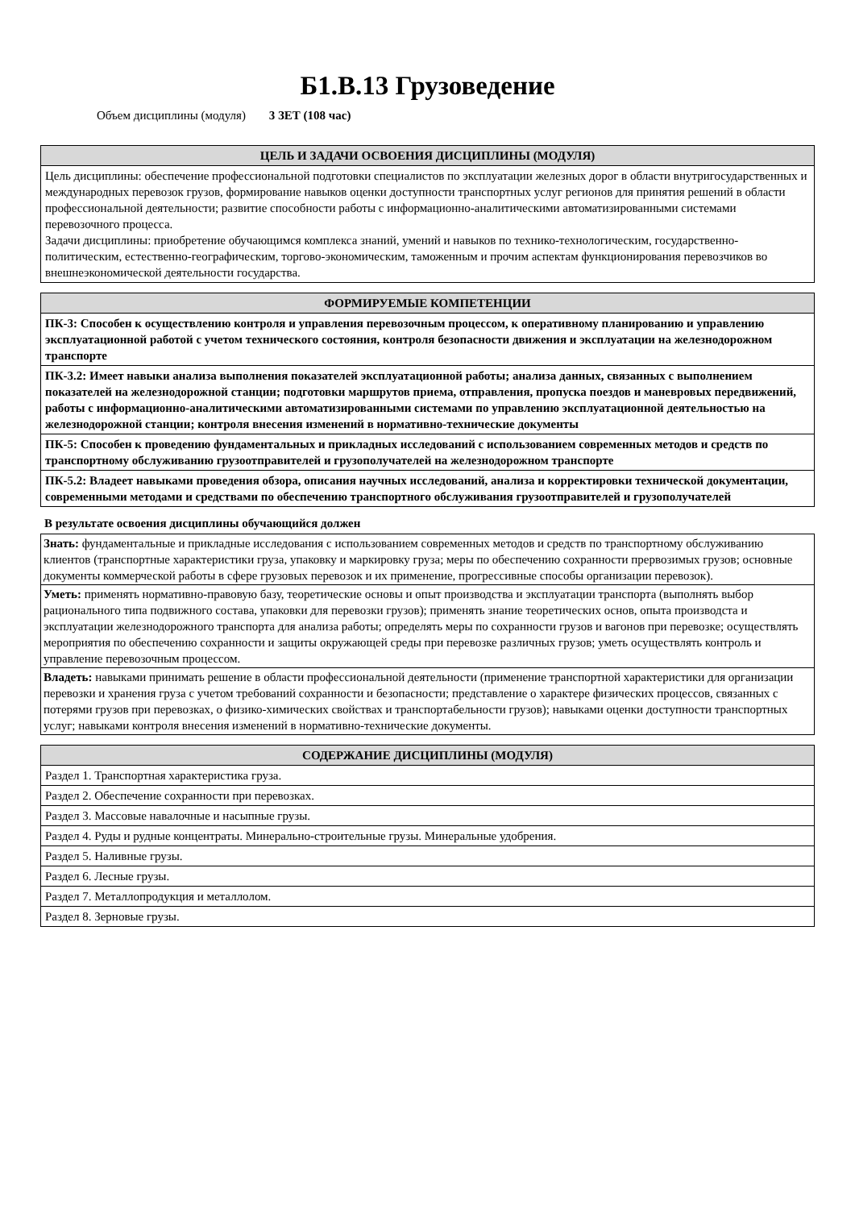Б1.В.13 Грузоведение
Объем дисциплины (модуля) 3 ЗЕТ (108 час)
| ЦЕЛЬ И ЗАДАЧИ ОСВОЕНИЯ ДИСЦИПЛИНЫ (МОДУЛЯ) |
| --- |
| Цель дисциплины: обеспечение профессиональной подготовки специалистов по эксплуатации железных дорог в области внутригосударственных и международных перевозок грузов, формирование навыков оценки доступности транспортных услуг регионов для принятия решений в области профессиональной деятельности; развитие способности работы с информационно-аналитическими автоматизированными системами перевозочного процесса. Задачи дисциплины: приобретение обучающимся комплекса знаний, умений и навыков по технико-технологическим, государственно-политическим, естественно-географическим, торгово-экономическим, таможенным и прочим аспектам функционирования перевозчиков во внешнеэкономической деятельности государства. |
| ФОРМИРУЕМЫЕ КОМПЕТЕНЦИИ |
| --- |
| ПК-3: Способен к осуществлению контроля и управления перевозочным процессом, к оперативному планированию и управлению эксплуатационной работой с учетом технического состояния, контроля безопасности движения и эксплуатации на железнодорожном транспорте |
| ПК-3.2: Имеет навыки анализа выполнения показателей эксплуатационной работы; анализа данных, связанных с выполнением показателей на железнодорожной станции; подготовки маршрутов приема, отправления, пропуска поездов и маневровых передвижений, работы с информационно-аналитическими автоматизированными системами по управлению эксплуатационной деятельностью на железнодорожной станции; контроля внесения изменений в нормативно-технические документы |
| ПК-5: Способен к проведению фундаментальных и прикладных исследований с использованием современных методов и средств по транспортному обслуживанию грузоотправителей и грузополучателей на железнодорожном транспорте |
| ПК-5.2: Владеет навыками проведения обзора, описания научных исследований, анализа и корректировки технической документации, современными методами и средствами по обеспечению транспортного обслуживания грузоотправителей и грузополучателей |
В результате освоения дисциплины обучающийся должен
| Знать: фундаментальные и прикладные исследования с использованием современных методов и средств по транспортному обслуживанию клиентов (транспортные характеристики груза, упаковку и маркировку груза; меры по обеспечению сохранности прервозимых грузов; основные документы коммерческой работы в сфере грузовых перевозок и их применение, прогрессивные способы организации перевозок). |
| Уметь: применять нормативно-правовую базу, теоретические основы и опыт производства и эксплуатации транспорта (выполнять выбор рационального типа подвижного состава, упаковки для перевозки грузов); применять знание теоретических основ, опыта производста и эксплуатации железнодорожного транспорта для анализа работы; определять меры по сохранности грузов и вагонов при перевозке; осуществлять мероприятия по обеспечению сохранности и защиты окружающей среды при перевозке различных грузов; уметь осуществлять контроль и управление перевозочным процессом. |
| Владеть: навыками принимать решение в области профессиональной деятельности (применение транспортной характеристики для организации перевозки и хранения груза с учетом требований сохранности и безопасности; представление о характере физических процессов, связанных с потерями грузов при перевозках, о физико-химических свойствах и транспортабельности грузов); навыками оценки доступности транспортных услуг; навыками контроля внесения изменений в нормативно-технические документы. |
| СОДЕРЖАНИЕ ДИСЦИПЛИНЫ (МОДУЛЯ) |
| --- |
| Раздел 1. Транспортная характеристика груза. |
| Раздел 2. Обеспечение сохранности при перевозках. |
| Раздел 3. Массовые навалочные и насыпные грузы. |
| Раздел 4. Руды и рудные концентраты. Минерально-строительные грузы. Минеральные удобрения. |
| Раздел 5. Наливные грузы. |
| Раздел 6. Лесные грузы. |
| Раздел 7. Металлопродукция и металлолом. |
| Раздел 8. Зерновые грузы. |